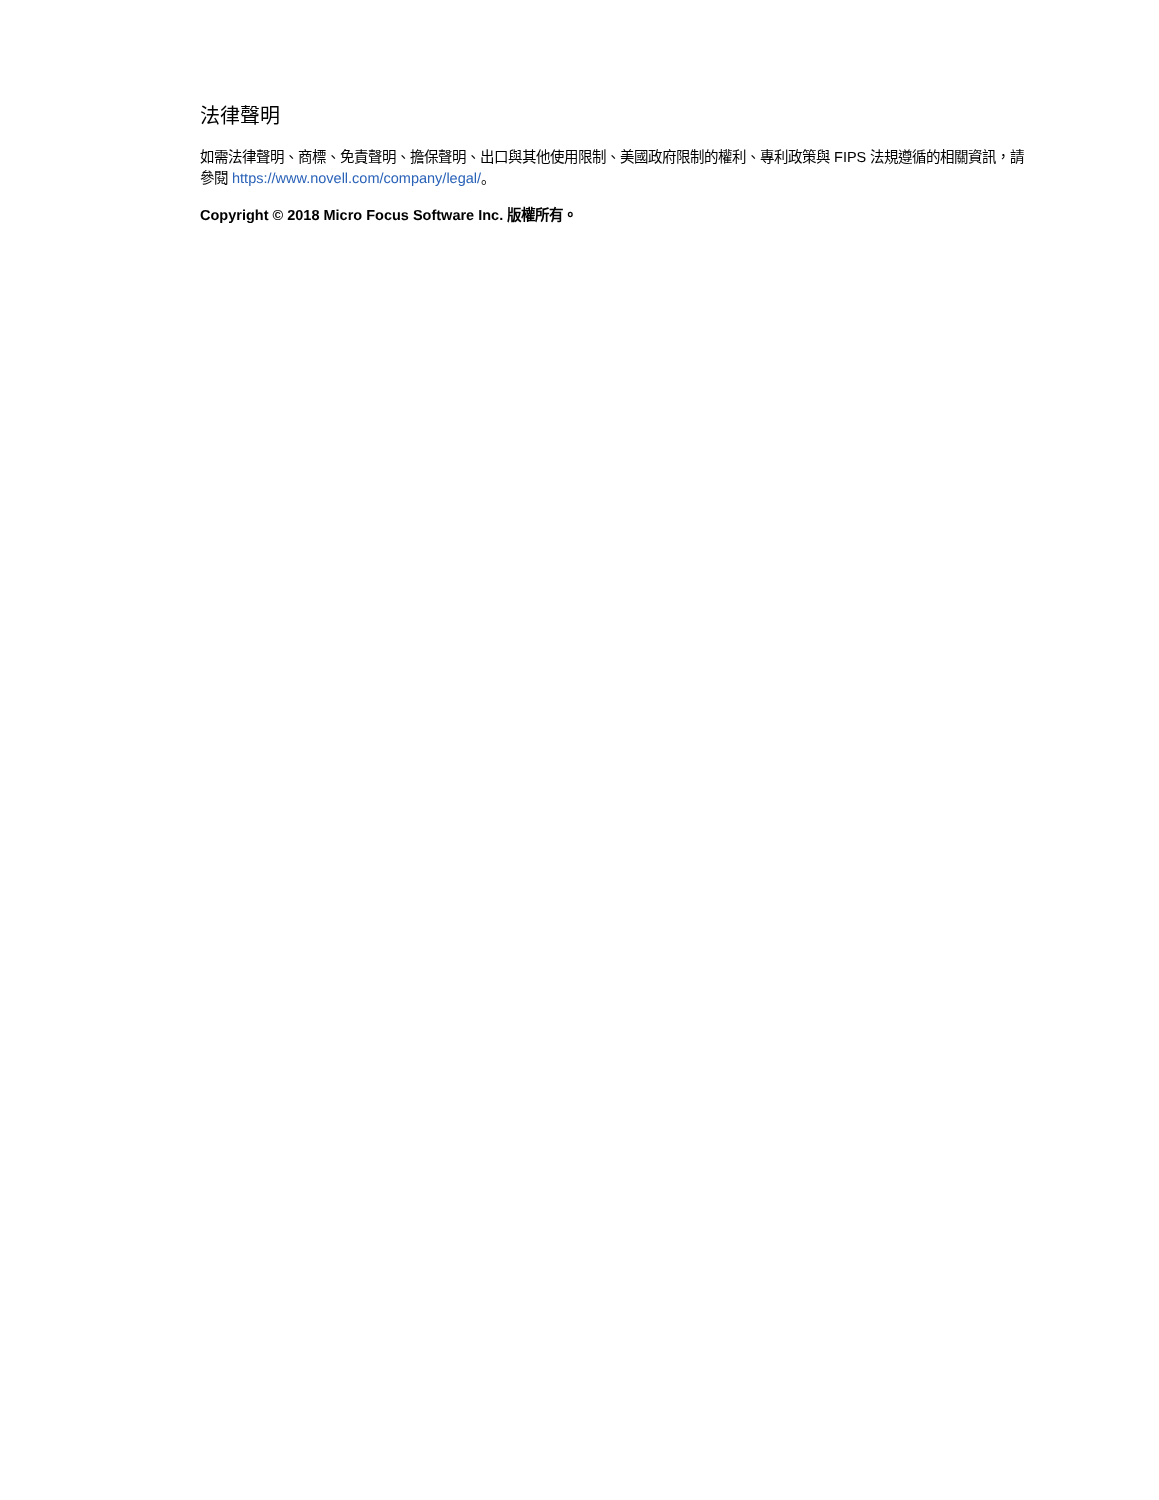法律聲明
如需法律聲明、商標、免責聲明、擔保聲明、出口與其他使用限制、美國政府限制的權利、專利政策與 FIPS 法規遵循的相關資訊，請參閱 https://www.novell.com/company/legal/。
Copyright © 2018 Micro Focus Software Inc. 版權所有。